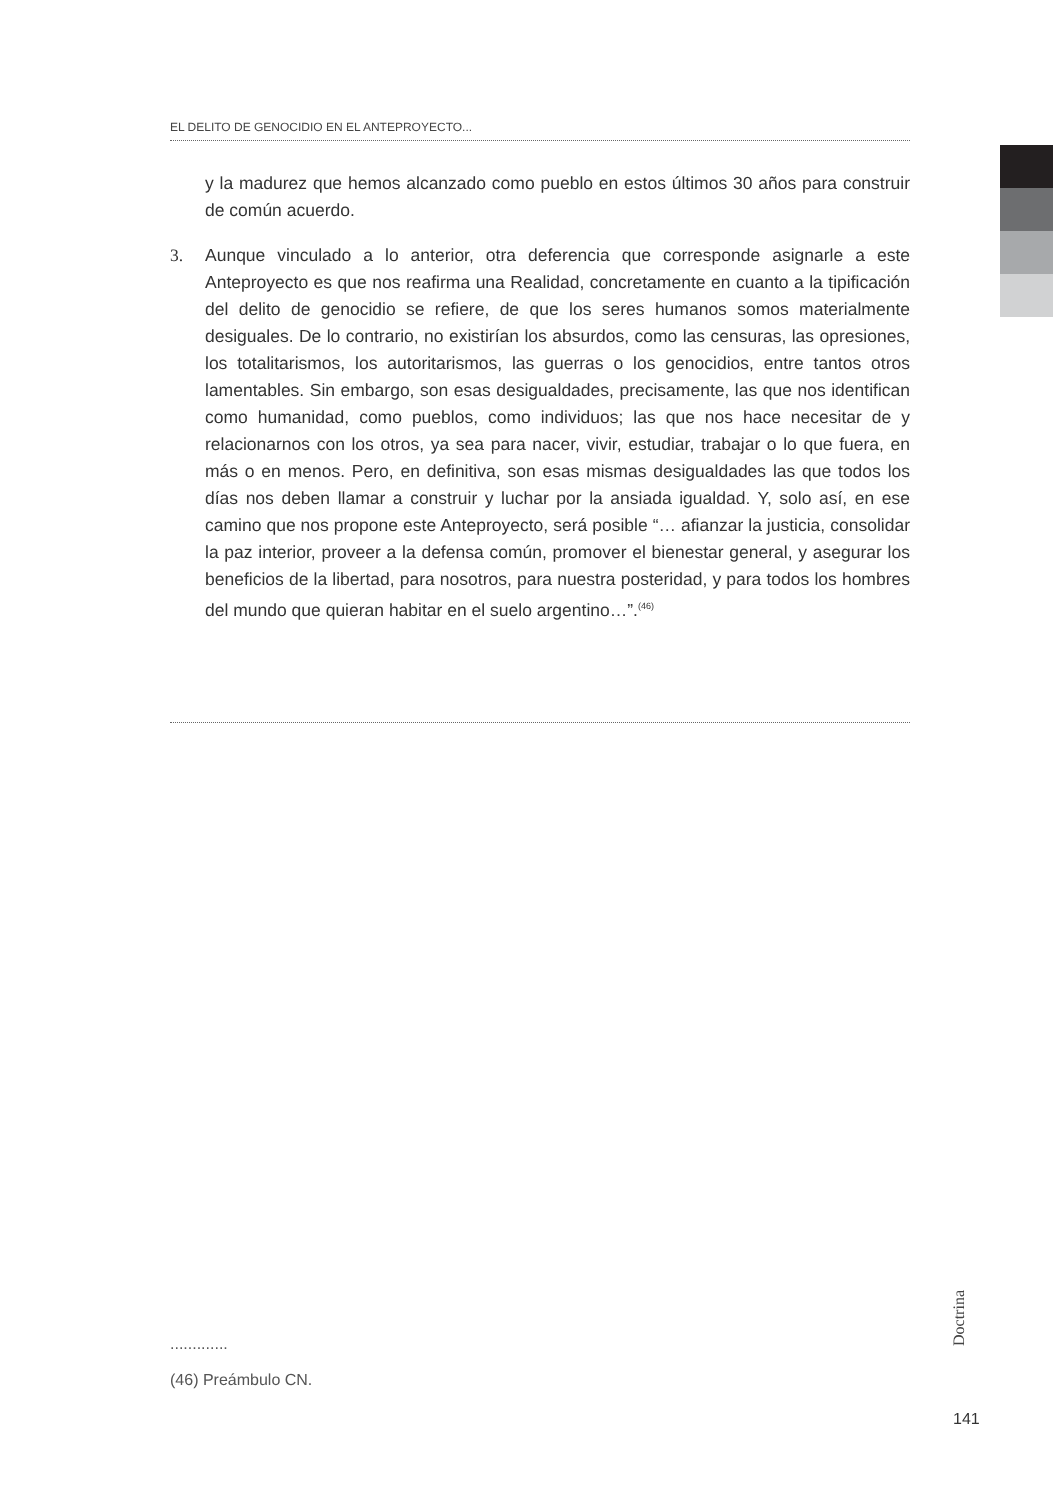EL DELITO DE GENOCIDIO EN EL ANTEPROYECTO...
y la madurez que hemos alcanzado como pueblo en estos últimos 30 años para construir de común acuerdo.
3. Aunque vinculado a lo anterior, otra deferencia que corresponde asignarle a este Anteproyecto es que nos reafirma una Realidad, concretamente en cuanto a la tipificación del delito de genocidio se refiere, de que los seres humanos somos materialmente desiguales. De lo contrario, no existirían los absurdos, como las censuras, las opresiones, los totalitarismos, los autoritarismos, las guerras o los genocidios, entre tantos otros lamentables. Sin embargo, son esas desigualdades, precisamente, las que nos identifican como humanidad, como pueblos, como individuos; las que nos hace necesitar de y relacionarnos con los otros, ya sea para nacer, vivir, estudiar, trabajar o lo que fuera, en más o en menos. Pero, en definitiva, son esas mismas desigualdades las que todos los días nos deben llamar a construir y luchar por la ansiada igualdad. Y, solo así, en ese camino que nos propone este Anteproyecto, será posible “… afianzar la justicia, consolidar la paz interior, proveer a la defensa común, promover el bienestar general, y asegurar los beneficios de la libertad, para nosotros, para nuestra posteridad, y para todos los hombres del mundo que quieran habitar en el suelo argentino…”.<sup>(46)</sup>
.............
(46) Preámbulo CN.
Doctrina
141